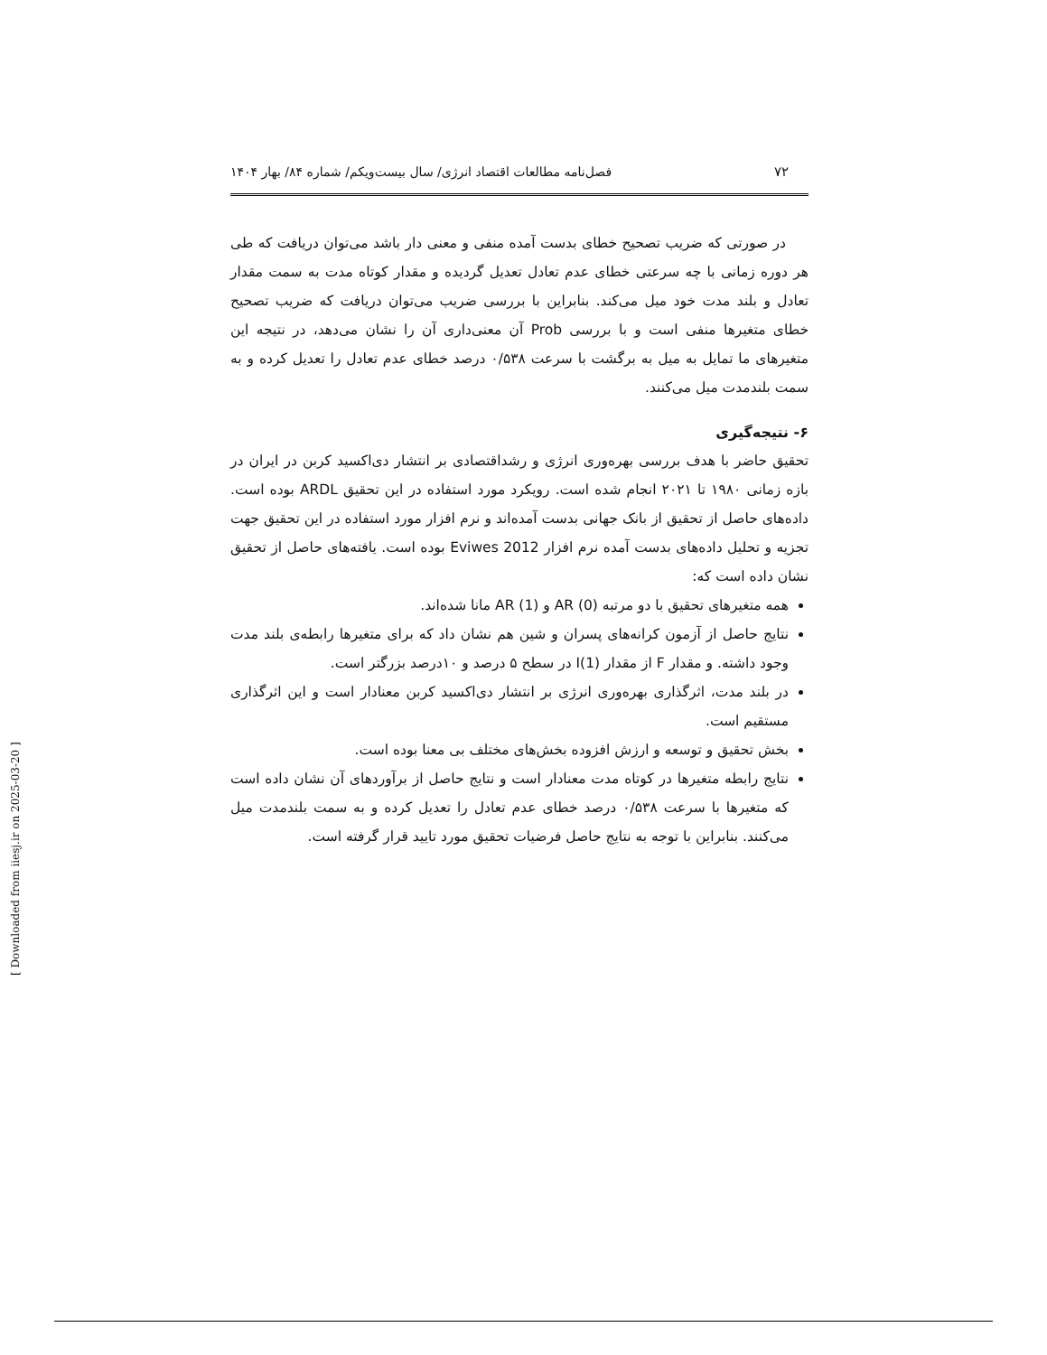۷۲ فصل‌نامه مطالعات اقتصاد انرژی/ سال بیست‌ویکم/ شماره ۸۴/ بهار ۱۴۰۴
در صورتی که ضریب تصحیح خطای بدست آمده منفی و معنی دار باشد می‌توان دریافت که طی هر دوره زمانی با چه سرعتی خطای عدم تعادل تعدیل گردیده و مقدار کوتاه مدت به سمت مقدار تعادل و بلند مدت خود میل می‌کند. بنابراین با بررسی ضریب می‌توان دریافت که ضریب تصحیح خطای متغیرها منفی است و با بررسی Prob آن معنی‌داری آن را نشان می‌دهد، در نتیجه این متغیرهای ما تمایل به میل به برگشت با سرعت ۰/۵۳۸ درصد خطای عدم تعادل را تعدیل کرده و به سمت بلندمدت میل می‌کنند.
۶- نتیجه‌گیری
تحقیق حاضر با هدف بررسی بهره‌وری انرژی و رشداقتصادی بر انتشار دی‌اکسید کربن در ایران در بازه زمانی ۱۹۸۰ تا ۲۰۲۱ انجام شده است. رویکرد مورد استفاده در این تحقیق ARDL بوده است. داده‌های حاصل از تحقیق از بانک جهانی بدست آمده‌اند و نرم افزار مورد استفاده در این تحقیق جهت تجزیه و تحلیل داده‌های بدست آمده نرم افزار Eviwes 2012 بوده است. یافته‌های حاصل از تحقیق نشان داده است که:
همه متغیرهای تحقیق با دو مرتبه AR (0) و AR (1) مانا شده‌اند.
نتایج حاصل از آزمون کرانه‌های پسران و شین هم نشان داد که برای متغیرها رابطه‌ی بلند مدت وجود داشته. و مقدار F از مقدار I(1) در سطح ۵ درصد و ۱۰درصد بزرگتر است.
در بلند مدت، اثرگذاری بهره‌وری انرژی بر انتشار دی‌اکسید کربن معنادار است و این اثرگذاری مستقیم است.
بخش تحقیق و توسعه و ارزش افزوده بخش‌های مختلف بی معنا بوده است.
نتایج رابطه متغیرها در کوتاه مدت معنادار است و نتایج حاصل از برآوردهای آن نشان داده است که متغیرها با سرعت ۰/۵۳۸ درصد خطای عدم تعادل را تعدیل کرده و به سمت بلندمدت میل می‌کنند. بنابراین با توجه به نتایج حاصل فرضیات تحقیق مورد تایید قرار گرفته است.
[ Downloaded from iiesj.ir on 2025-03-20 ]